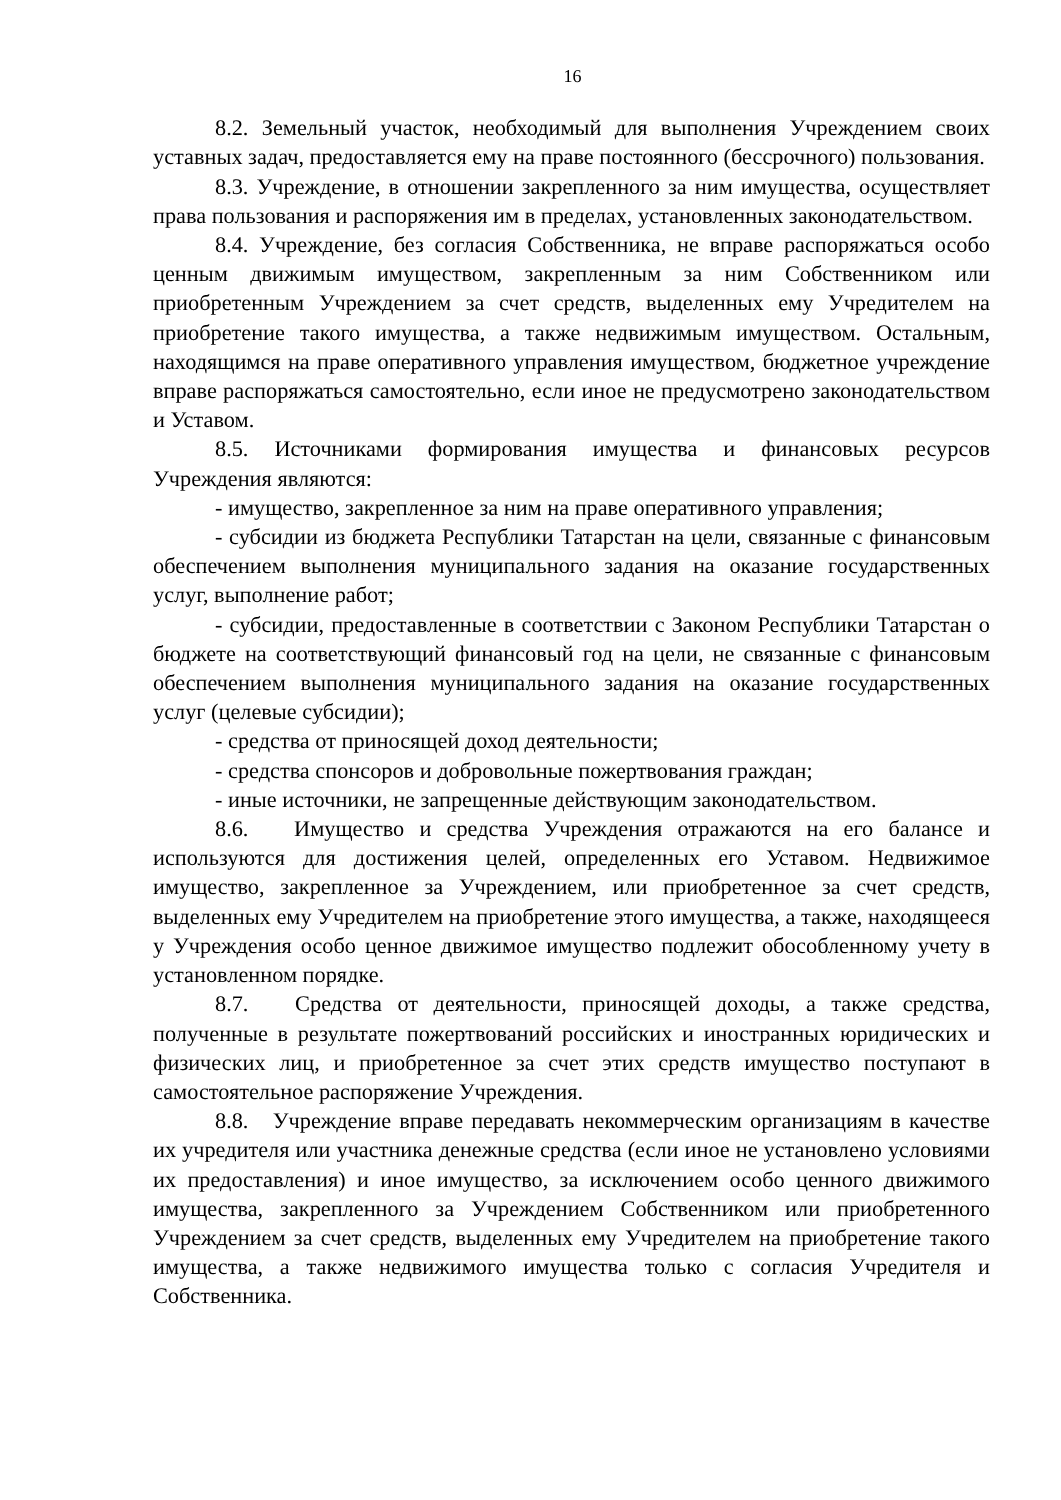16
8.2. Земельный участок, необходимый для выполнения Учреждением своих уставных задач, предоставляется ему на праве постоянного (бессрочного) пользования.
8.3. Учреждение, в отношении закрепленного за ним имущества, осуществляет права пользования и распоряжения им в пределах, установленных законодательством.
8.4. Учреждение, без согласия Собственника, не вправе распоряжаться особо ценным движимым имуществом, закрепленным за ним Собственником или приобретенным Учреждением за счет средств, выделенных ему Учредителем на приобретение такого имущества, а также недвижимым имуществом. Остальным, находящимся на праве оперативного управления имуществом, бюджетное учреждение вправе распоряжаться самостоятельно, если иное не предусмотрено законодательством и Уставом.
8.5. Источниками формирования имущества и финансовых ресурсов Учреждения являются:
- имущество, закрепленное за ним на праве оперативного управления;
- субсидии из бюджета Республики Татарстан на цели, связанные с финансовым обеспечением выполнения муниципального задания на оказание государственных услуг, выполнение работ;
- субсидии, предоставленные в соответствии с Законом Республики Татарстан о бюджете на соответствующий финансовый год на цели, не связанные с финансовым обеспечением выполнения муниципального задания на оказание государственных услуг (целевые субсидии);
- средства от приносящей доход деятельности;
- средства спонсоров и добровольные пожертвования граждан;
- иные источники, не запрещенные действующим законодательством.
8.6. Имущество и средства Учреждения отражаются на его балансе и используются для достижения целей, определенных его Уставом. Недвижимое имущество, закрепленное за Учреждением, или приобретенное за счет средств, выделенных ему Учредителем на приобретение этого имущества, а также, находящееся у Учреждения особо ценное движимое имущество подлежит обособленному учету в установленном порядке.
8.7. Средства от деятельности, приносящей доходы, а также средства, полученные в результате пожертвований российских и иностранных юридических и физических лиц, и приобретенное за счет этих средств имущество поступают в самостоятельное распоряжение Учреждения.
8.8. Учреждение вправе передавать некоммерческим организациям в качестве их учредителя или участника денежные средства (если иное не установлено условиями их предоставления) и иное имущество, за исключением особо ценного движимого имущества, закрепленного за Учреждением Собственником или приобретенного Учреждением за счет средств, выделенных ему Учредителем на приобретение такого имущества, а также недвижимого имущества только с согласия Учредителя и Собственника.